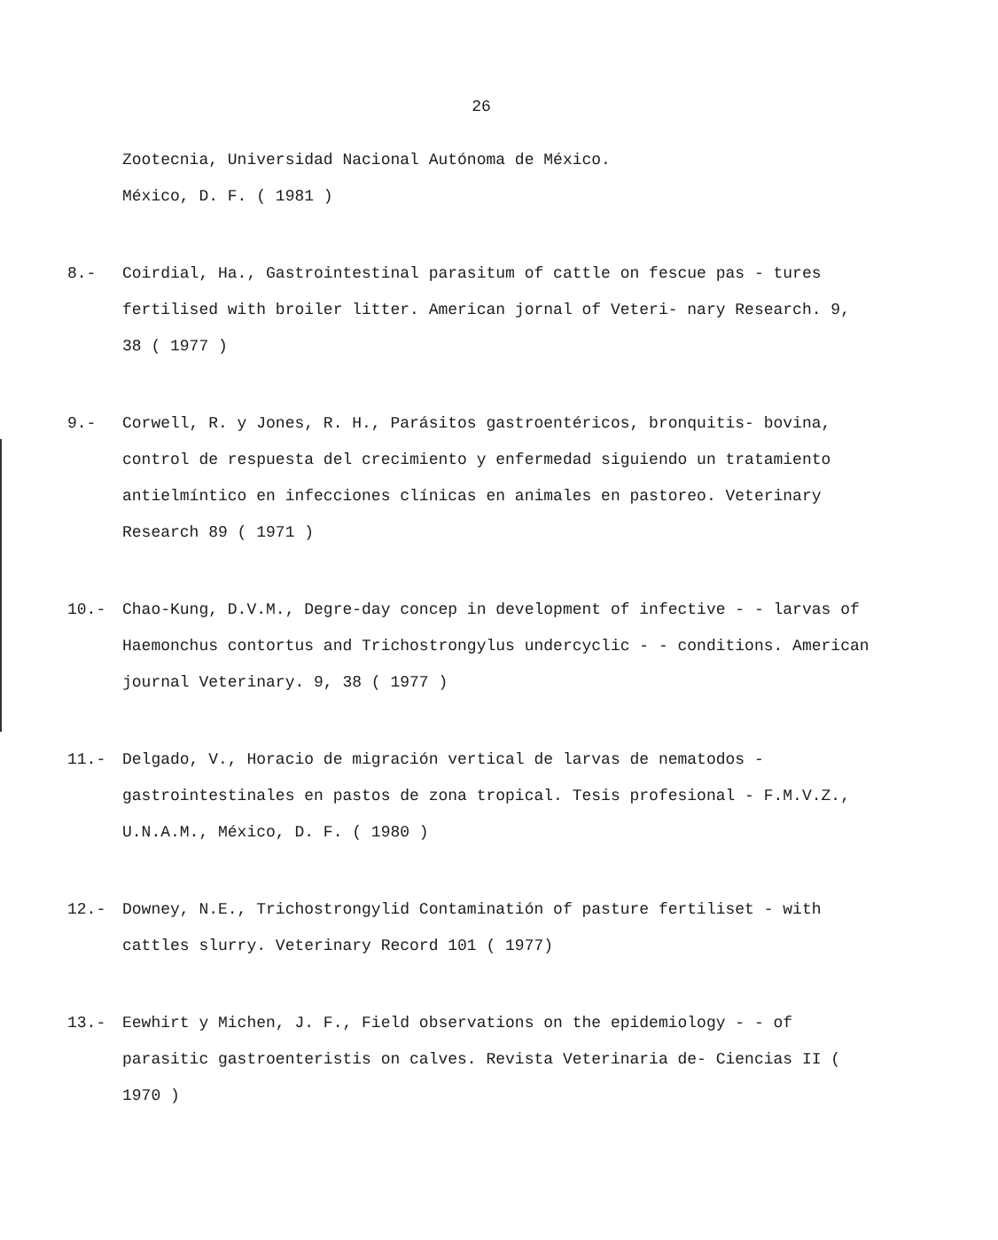26
Zootecnia, Universidad Nacional Autónoma de México.
México, D. F. ( 1981 )
8.- Coirdial, Ha., Gastrointestinal parasitum of cattle on fescue pas - tures fertilised with broiler litter. American jornal of Veteri- nary Research. 9, 38 ( 1977 )
9.- Corwell, R. y Jones, R. H., Parásitos gastroentéricos, bronquitis- bovina, control de respuesta del crecimiento y enfermedad siguiendo un tratamiento antielmíntico en infecciones clínicas en animales en pastoreo. Veterinary Research 89 ( 1971 )
10.- Chao-Kung, D.V.M., Degre-day concep in development of infective - - larvas of Haemonchus contortus and Trichostrongylus undercyclic - - conditions. American journal Veterinary. 9, 38 ( 1977 )
11.- Delgado, V., Horacio de migración vertical de larvas de nematodos - gastrointestinales en pastos de zona tropical. Tesis profesional - F.M.V.Z., U.N.A.M., México, D. F. ( 1980 )
12.- Downey, N.E., Trichostrongylid Contaminatión of pasture fertiliset - with cattles slurry. Veterinary Record 101 ( 1977)
13.- Eewhirt y Michen, J. F., Field observations on the epidemiology - - of parasitic gastroenteristis on calves. Revista Veterinaria de- Ciencias II ( 1970 )